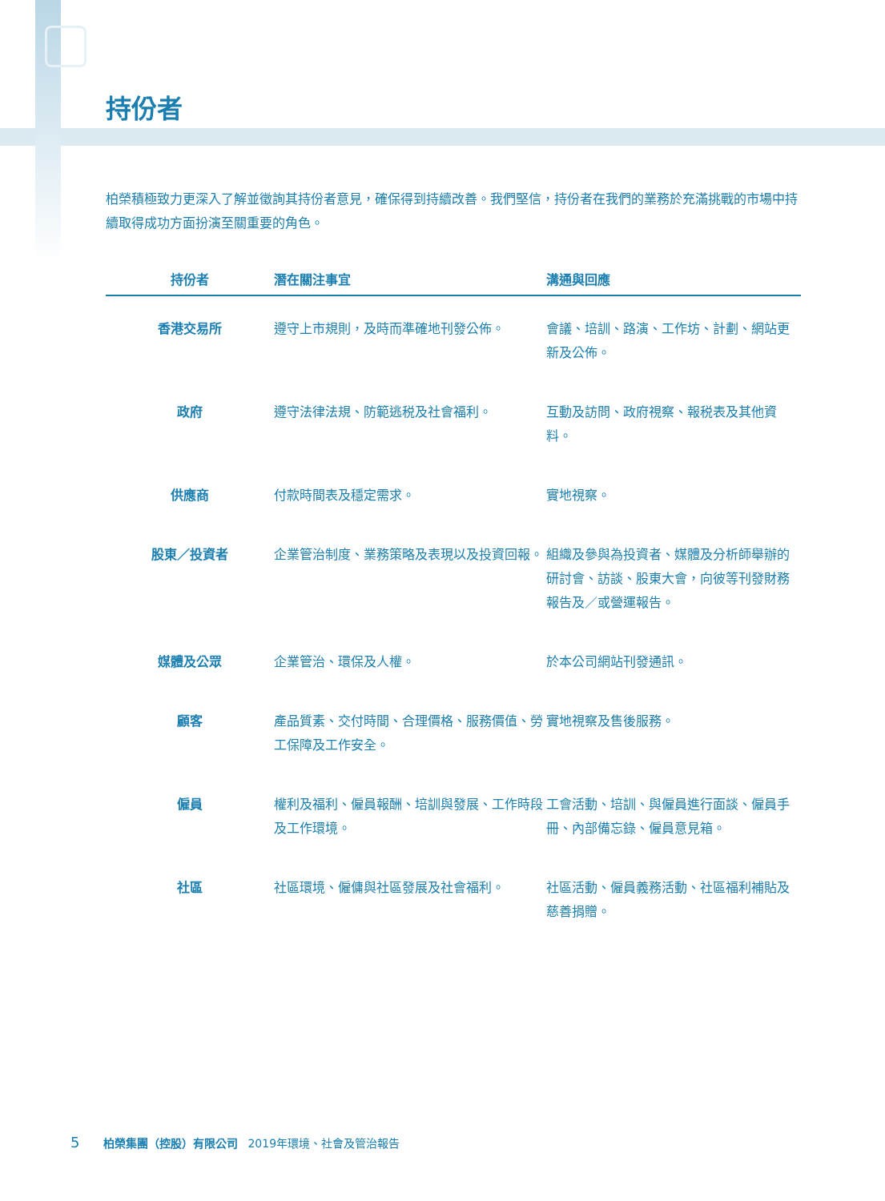持份者
柏榮積極致力更深入了解並徵詢其持份者意見，確保得到持續改善。我們堅信，持份者在我們的業務於充滿挑戰的市場中持續取得成功方面扮演至關重要的角色。
| 持份者 | 潛在關注事宜 | 溝通與回應 |
| --- | --- | --- |
| 香港交易所 | 遵守上市規則，及時而準確地刊發公佈。 | 會議、培訓、路演、工作坊、計劃、網站更新及公佈。 |
| 政府 | 遵守法律法規、防範逃税及社會福利。 | 互動及訪問、政府視察、報税表及其他資料。 |
| 供應商 | 付款時間表及穩定需求。 | 實地視察。 |
| 股東／投資者 | 企業管治制度、業務策略及表現以及投資回報。 | 組織及參與為投資者、媒體及分析師舉辦的研討會、訪談、股東大會，向彼等刊發財務報告及／或營運報告。 |
| 媒體及公眾 | 企業管治、環保及人權。 | 於本公司網站刊發通訊。 |
| 顧客 | 產品質素、交付時間、合理價格、服務價值、勞工保障及工作安全。 | 實地視察及售後服務。 |
| 僱員 | 權利及福利、僱員報酬、培訓與發展、工作時段及工作環境。 | 工會活動、培訓、與僱員進行面談、僱員手冊、內部備忘錄、僱員意見箱。 |
| 社區 | 社區環境、僱傭與社區發展及社會福利。 | 社區活動、僱員義務活動、社區福利補貼及慈善捐贈。 |
5 柏榮集團（控股）有限公司 2019年環境、社會及管治報告